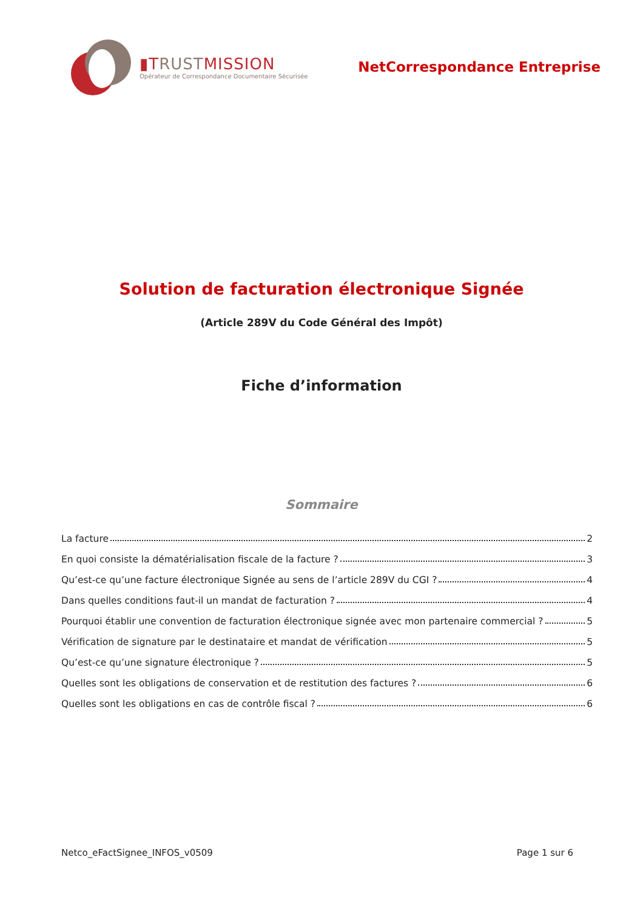▮TRUSTMISSION
Opérateur de Correspondance Documentaire Sécurisée
NetCorrespondance Entreprise
Solution de facturation électronique Signée
(Article 289V du Code Général des Impôt)
Fiche d’information
Sommaire
La facture 2
En quoi consiste la dématérialisation fiscale de la facture ? 3
Qu’est-ce qu’une facture électronique Signée au sens de l’article 289V du CGI ? 4
Dans quelles conditions faut-il un mandat de facturation ? 4
Pourquoi établir une convention de facturation électronique signée avec mon partenaire commercial ? 5
Vérification de signature par le destinataire et mandat de vérification 5
Qu’est-ce qu’une signature électronique ? 5
Quelles sont les obligations de conservation et de restitution des factures ? 6
Quelles sont les obligations en cas de contrôle fiscal ? 6
Netco_eFactSignee_INFOS_v0509 Page 1 sur 6